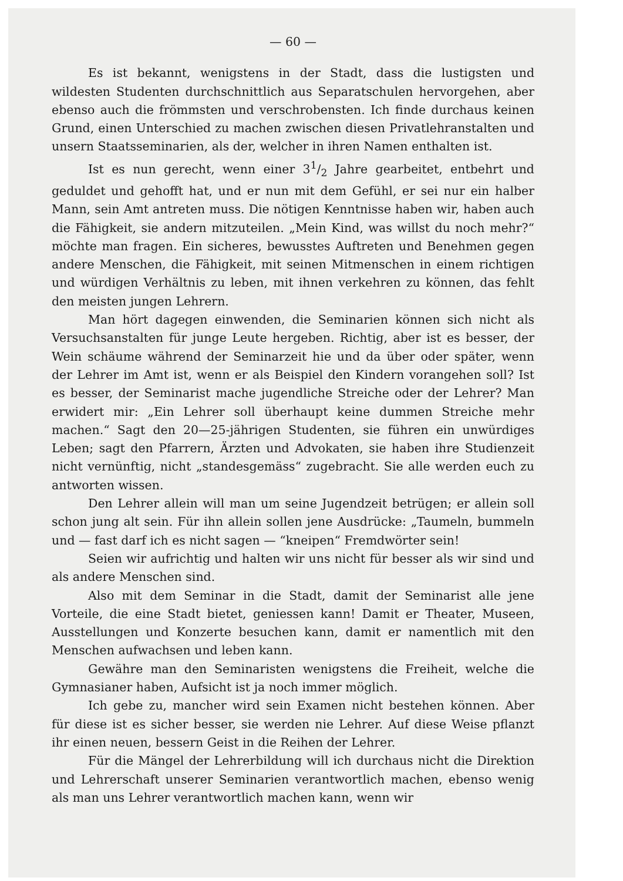— 60 —
Es ist bekannt, wenigstens in der Stadt, dass die lustigsten und wildesten Studenten durchschnittlich aus Separatschulen hervorgehen, aber ebenso auch die frömmsten und verschrobensten. Ich finde durchaus keinen Grund, einen Unterschied zu machen zwischen diesen Privatlehranstalten und unsern Staatsseminarien, als der, welcher in ihren Namen enthalten ist.
Ist es nun gerecht, wenn einer 31/2 Jahre gearbeitet, entbehrt und geduldet und gehofft hat, und er nun mit dem Gefühl, er sei nur ein halber Mann, sein Amt antreten muss. Die nötigen Kenntnisse haben wir, haben auch die Fähigkeit, sie andern mitzuteilen. „Mein Kind, was willst du noch mehr?“ möchte man fragen. Ein sicheres, bewusstes Auftreten und Benehmen gegen andere Menschen, die Fähigkeit, mit seinen Mitmenschen in einem richtigen und würdigen Verhältnis zu leben, mit ihnen verkehren zu können, das fehlt den meisten jungen Lehrern.
Man hört dagegen einwenden, die Seminarien können sich nicht als Versuchsanstalten für junge Leute hergeben. Richtig, aber ist es besser, der Wein schäume während der Seminarzeit hie und da über oder später, wenn der Lehrer im Amt ist, wenn er als Beispiel den Kindern vorangehen soll? Ist es besser, der Seminarist mache jugendliche Streiche oder der Lehrer? Man erwidert mir: „Ein Lehrer soll überhaupt keine dummen Streiche mehr machen.“ Sagt den 20—25-jährigen Studenten, sie führen ein unwürdiges Leben; sagt den Pfarrern, Ärzten und Advokaten, sie haben ihre Studienzeit nicht vernünftig, nicht „standesgemäss“ zugebracht. Sie alle werden euch zu antworten wissen.
Den Lehrer allein will man um seine Jugendzeit betrügen; er allein soll schon jung alt sein. Für ihn allein sollen jene Ausdrücke: „Taumeln, bummeln und — fast darf ich es nicht sagen — “kneipen“ Fremdwörter sein!
Seien wir aufrichtig und halten wir uns nicht für besser als wir sind und als andere Menschen sind.
Also mit dem Seminar in die Stadt, damit der Seminarist alle jene Vorteile, die eine Stadt bietet, geniessen kann! Damit er Theater, Museen, Ausstellungen und Konzerte besuchen kann, damit er namentlich mit den Menschen aufwachsen und leben kann.
Gewähre man den Seminaristen wenigstens die Freiheit, welche die Gymnasianer haben, Aufsicht ist ja noch immer möglich.
Ich gebe zu, mancher wird sein Examen nicht bestehen können. Aber für diese ist es sicher besser, sie werden nie Lehrer. Auf diese Weise pflanzt ihr einen neuen, bessern Geist in die Reihen der Lehrer.
Für die Mängel der Lehrerbildung will ich durchaus nicht die Direktion und Lehrerschaft unserer Seminarien verantwortlich machen, ebenso wenig als man uns Lehrer verantwortlich machen kann, wenn wir